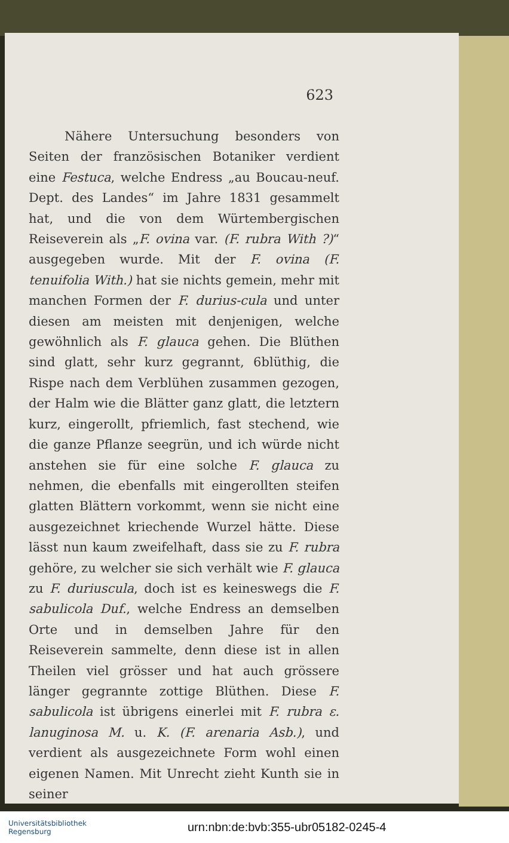623
Nähere Untersuchung besonders von Seiten der französischen Botaniker verdient eine Festuca, welche Endress „au Boucau-neuf. Dept. des Landes“ im Jahre 1831 gesammelt hat, und die von dem Würtembergischen Reiseverein als „F. ovina var. (F. rubra With ?)“ ausgegeben wurde. Mit der F. ovina (F. tenuifolia With.) hat sie nichts gemein, mehr mit manchen Formen der F. durius-cula und unter diesen am meisten mit denjenigen, welche gewöhnlich als F. glauca gehen. Die Blüthen sind glatt, sehr kurz gegrannt, 6blüthig, die Rispe nach dem Verblühen zusammen gezogen, der Halm wie die Blätter ganz glatt, die letztern kurz, eingerollt, pfriemlich, fast stechend, wie die ganze Pflanze seegrün, und ich würde nicht anstehen sie für eine solche F. glauca zu nehmen, die ebenfalls mit eingerollten steifen glatten Blättern vorkommt, wenn sie nicht eine ausgezeichnet kriechende Wurzel hätte. Diese lässt nun kaum zweifelhaft, dass sie zu F. rubra gehöre, zu welcher sie sich verhält wie F. glauca zu F. duriuscula, doch ist es keineswegs die F. sabulicola Duf., welche Endress an demselben Orte und in demselben Jahre für den Reiseverein sammelte, denn diese ist in allen Theilen viel grösser und hat auch grössere länger gegrannte zottige Blüthen. Diese F. sabulicola ist übrigens einerlei mit F. rubra ε. lanuginosa M. u. K. (F. arenaria Asb.), und verdient als ausgezeichnete Form wohl einen eigenen Namen. Mit Unrecht zieht Kunth sie in seiner
Universitätsbibliothek
Regensburg
urn:nbn:de:bvb:355-ubr05182-0245-4